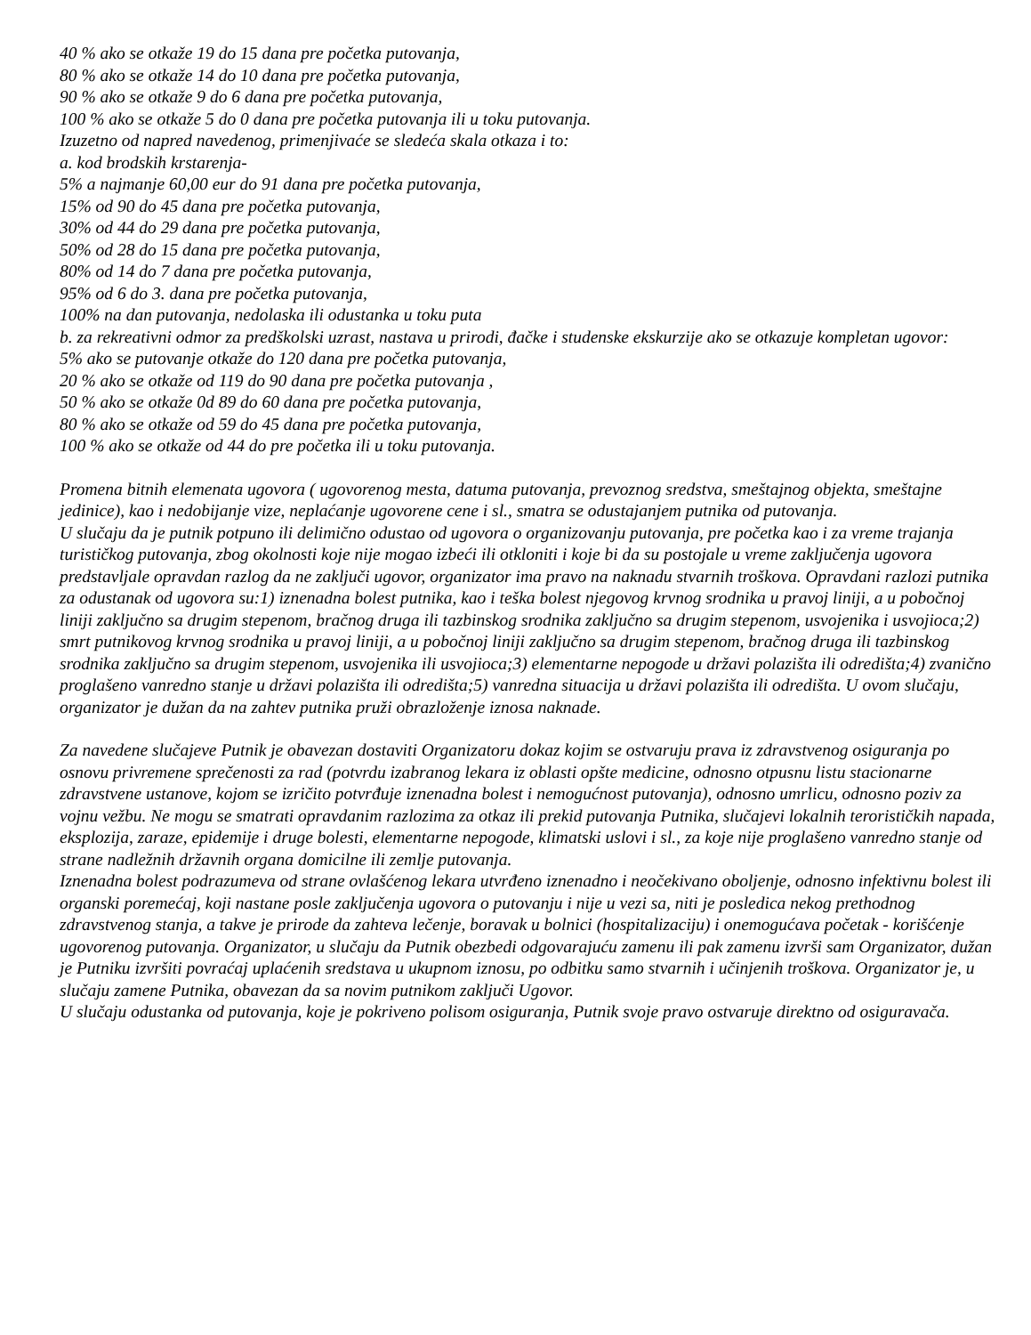40 % ako se otkaže 19 do 15 dana pre početka putovanja,
80 % ako se otkaže 14 do 10 dana pre početka putovanja,
90 % ako se otkaže 9 do 6 dana pre početka putovanja,
100 % ako se otkaže 5 do 0 dana pre početka putovanja ili u toku putovanja.
Izuzetno od napred navedenog, primenjivaće se sledeća skala otkaza i to:
a. kod brodskih krstarenja-
5% a najmanje 60,00 eur do 91 dana pre početka putovanja,
15% od 90 do 45 dana pre početka putovanja,
30% od 44 do 29 dana pre početka putovanja,
50% od 28 do 15 dana pre početka putovanja,
80% od 14 do 7 dana pre početka putovanja,
95% od 6 do 3. dana pre početka putovanja,
100% na dan putovanja, nedolaska ili odustanka u toku puta
b. za rekreativni odmor za predškolski uzrast, nastava u prirodi, đačke i studenske ekskurzije ako se otkazuje kompletan ugovor:
5% ako se putovanje otkaže do 120 dana pre početka putovanja,
20 % ako se otkaže od 119 do 90 dana pre početka putovanja ,
50 % ako se otkaže 0d 89 do 60 dana pre početka putovanja,
80 % ako se otkaže od 59 do 45 dana pre početka putovanja,
100 % ako se otkaže od 44 do pre početka ili u toku putovanja.
Promena bitnih elemenata ugovora ( ugovorenog mesta, datuma putovanja, prevoznog sredstva, smeštajnog objekta, smeštajne jedinice), kao i nedobijanje vize, neplaćanje ugovorene cene i sl., smatra se odustajanjem putnika od putovanja.
U slučaju da je putnik potpuno ili delimično odustao od ugovora o organizovanju putovanja, pre početka kao i za vreme trajanja turističkog putovanja, zbog okolnosti koje nije mogao izbeći ili otkloniti i koje bi da su postojale u vreme zaključenja ugovora predstavljale opravdan razlog da ne zaključi ugovor, organizator ima pravo na naknadu stvarnih troškova. Opravdani razlozi putnika za odustanak od ugovora su:1) iznenadna bolest putnika, kao i teška bolest njegovog krvnog srodnika u pravoj liniji, a u pobočnoj liniji zaključno sa drugim stepenom, bračnog druga ili tazbinskog srodnika zaključno sa drugim stepenom, usvojenika i usvojioca;2) smrt putnikovog krvnog srodnika u pravoj liniji, a u pobočnoj liniji zaključno sa drugim stepenom, bračnog druga ili tazbinskog srodnika zaključno sa drugim stepenom, usvojenika ili usvojioca;3) elementarne nepogode u državi polazišta ili odredišta;4) zvanično proglašeno vanredno stanje u državi polazišta ili odredišta;5) vanredna situacija u državi polazišta ili odredišta. U ovom slučaju, organizator je dužan da na zahtev putnika pruži obrazloženje iznosa naknade.
Za navedene slučajeve Putnik je obavezan dostaviti Organizatoru dokaz kojim se ostvaruju prava iz zdravstvenog osiguranja po osnovu privremene sprečenosti za rad (potvrdu izabranog lekara iz oblasti opšte medicine, odnosno otpusnu listu stacionarne zdravstvene ustanove, kojom se izričito potvrđuje iznenadna bolest i nemogućnost putovanja), odnosno umrlicu, odnosno poziv za vojnu vežbu. Ne mogu se smatrati opravdanim razlozima za otkaz ili prekid putovanja Putnika, slučajevi lokalnih terorističkih napada, eksplozija, zaraze, epidemije i druge bolesti, elementarne nepogode, klimatski uslovi i sl., za koje nije proglašeno vanredno stanje od strane nadležnih državnih organa domicilne ili zemlje putovanja.
Iznenadna bolest podrazumeva od strane ovlašćenog lekara utvrđeno iznenadno i neočekivano oboljenje, odnosno infektivnu bolest ili organski poremećaj, koji nastane posle zaključenja ugovora o putovanju i nije u vezi sa, niti je posledica nekog prethodnog zdravstvenog stanja, a takve je prirode da zahteva lečenje, boravak u bolnici (hospitalizaciju) i onemogućava početak - korišćenje ugovorenog putovanja. Organizator, u slučaju da Putnik obezbedi odgovarajuću zamenu ili pak zamenu izvrši sam Organizator, dužan je Putniku izvršiti povraćaj uplaćenih sredstava u ukupnom iznosu, po odbitku samo stvarnih i učinjenih troškova. Organizator je, u slučaju zamene Putnika, obavezan da sa novim putnikom zaključi Ugovor.
U slučaju odustanka od putovanja, koje je pokriveno polisom osiguranja, Putnik svoje pravo ostvaruje direktno od osiguravača.